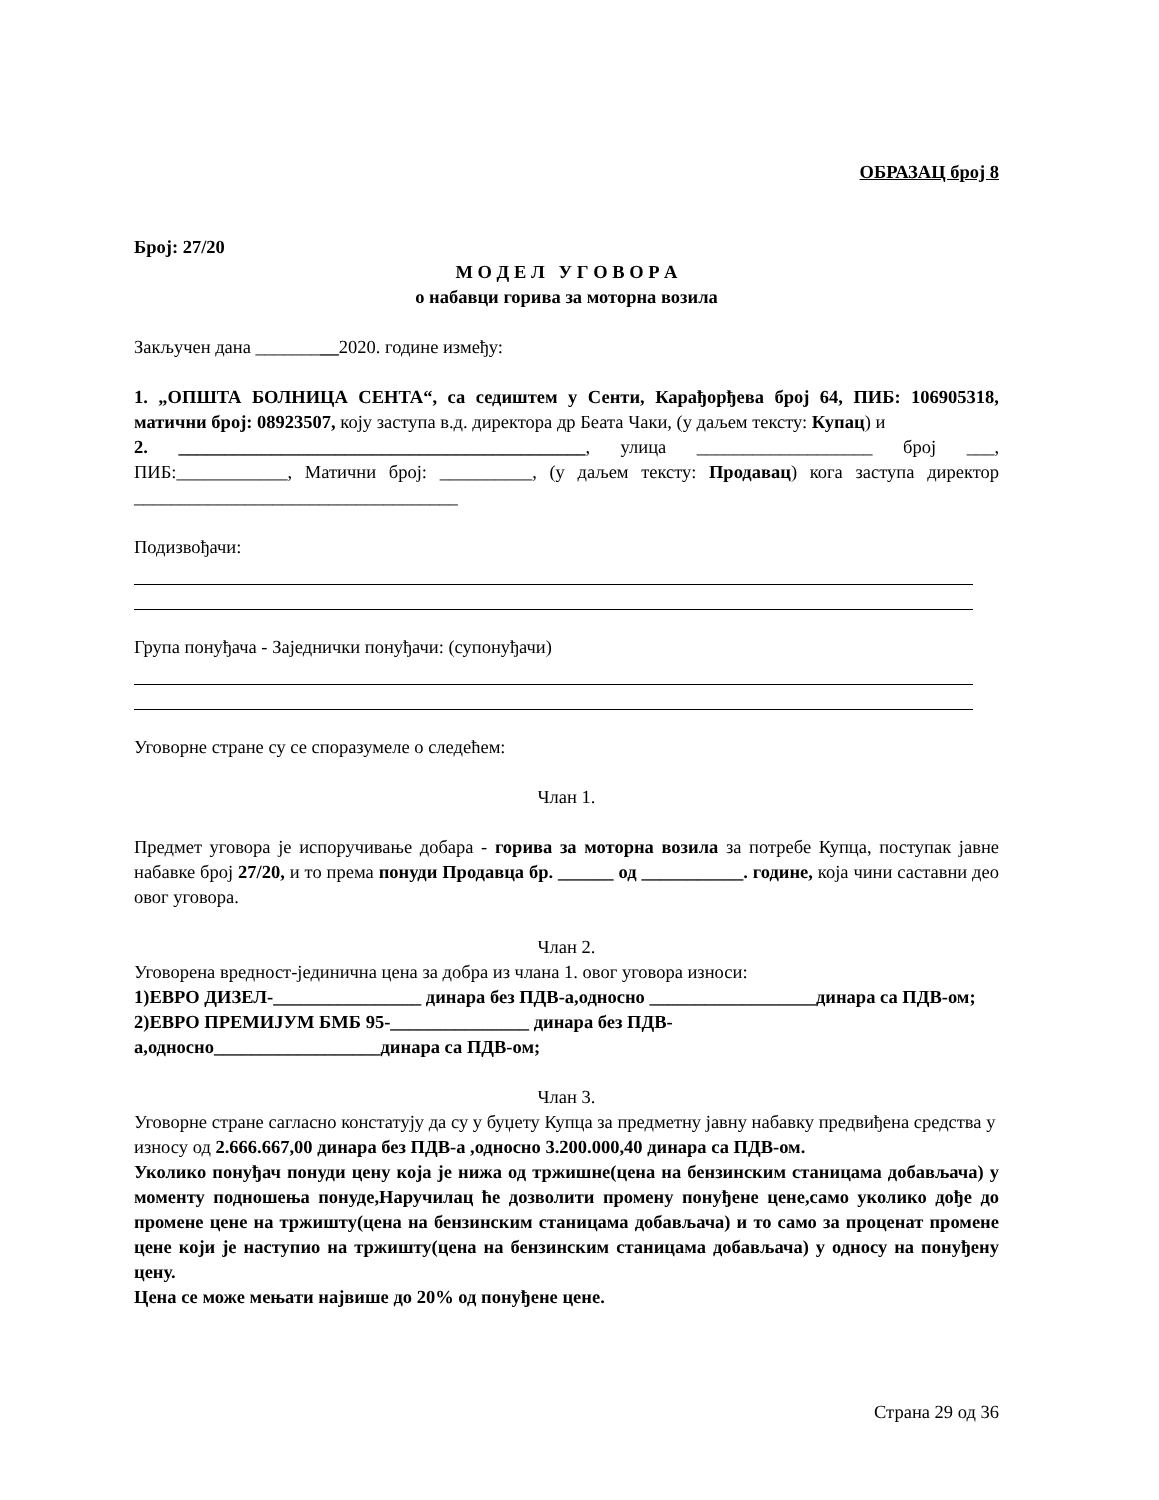ОБРАЗАЦ број 8
Број: 27/20
М О Д Е Л У Г О В О Р А
о набавци горива за моторна возила
Закључен дана _________2020. године између:
1. „ОПШТА БОЛНИЦА СЕНТА“, са седиштем у Сенти, Карађорђева број 64, ПИБ: 106905318, матични број: 08923507, коју заступа в.д. директора др Беата Чаки, (у даљем тексту: Купац) и
2. ____________________________________________, улица ___________________ број ___, ПИБ:____________, Матични број: __________, (у даљем тексту: Продавац) кога заступа директор ___________________________________
Подизвођачи:
Група понуђача - Заједнички понуђачи: (супонуђачи)
Уговорне стране су се споразумеле о следећем:
Члан 1.
Предмет уговора је испоручивање добара - горива за моторна возила за потребе Купца, поступак јавне набавке број 27/20, и то према понуди Продавца бр. ______ од ___________. године, која чини саставни део овог уговора.
Члан 2.
Уговорена вредност-јединична цена за добра из члана 1. овог уговора износи:
1)ЕВРО ДИЗЕЛ-________________ динара без ПДВ-а,односно __________________динара са ПДВ-ом;
2)ЕВРО ПРЕМИЈУМ БМБ 95-_______________ динара без ПДВ-
а,односно__________________динара са ПДВ-ом;
Члан 3.
Уговорне стране сагласно констатују да су у буџету Купца за предметну јавну набавку предвиђена средства у износу од 2.666.667,00 динара без ПДВ-а ,односно 3.200.000,40 динара са ПДВ-ом.
Уколико понуђач понуди цену која је нижа од тржишне(цена на бензинским станицама добављача) у моменту подношења понуде,Наручилац ће дозволити промену понуђене цене,само уколико дође до промене цене на тржишту(цена на бензинским станицама добављача) и то само за проценат промене цене који је наступио на тржишту(цена на бензинским станицама добављача) у односу на понуђену цену.
Цена се може мењати највише до 20% од понуђене цене.
Страна 29 од 36